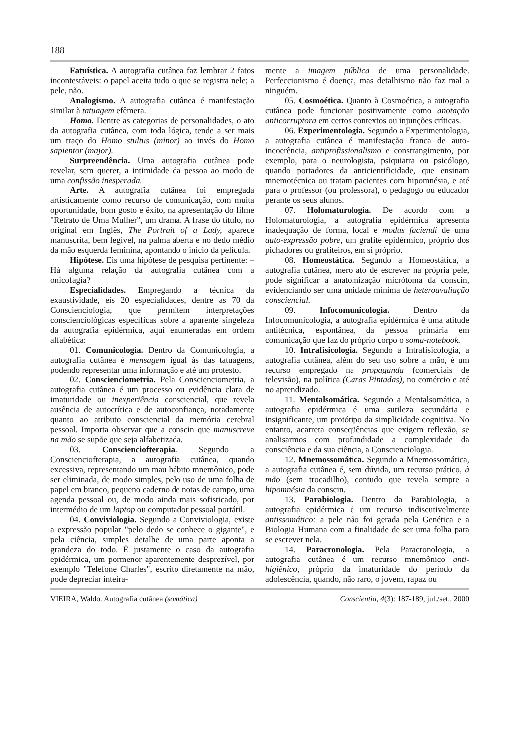188
Fatuística. A autografia cutânea faz lembrar 2 fatos incontestáveis: o papel aceita tudo o que se registra nele; a pele, não.
Analogismo. A autografia cutânea é manifestação similar à tatuagem efêmera.
Homo. Dentre as categorias de personalidades, o ato da autografia cutânea, com toda lógica, tende a ser mais um traço do Homo stultus (minor) ao invés do Homo sapientor (major).
Surpreendência. Uma autografia cutânea pode revelar, sem querer, a intimidade da pessoa ao modo de uma confissão inesperada.
Arte. A autografia cutânea foi empregada artisticamente como recurso de comunicação, com muita oportunidade, bom gosto e êxito, na apresentação do filme "Retrato de Uma Mulher", um drama. A frase do título, no original em Inglês, The Portrait of a Lady, aparece manuscrita, bem legível, na palma aberta e no dedo médio da mão esquerda feminina, apontando o início da película.
Hipótese. Eis uma hipótese de pesquisa pertinente: – Há alguma relação da autografia cutânea com a onicofagia?
Especialidades. Empregando a técnica da exaustividade, eis 20 especialidades, dentre as 70 da Conscienciologia, que permitem interpretações conscienciológicas específicas sobre a aparente singeleza da autografia epidérmica, aqui enumeradas em ordem alfabética:
01. Comunicologia. Dentro da Comunicologia, a autografia cutânea é mensagem igual às das tatuagens, podendo representar uma informação e até um protesto.
02. Conscienciometria. Pela Conscienciometria, a autografia cutânea é um processo ou evidência clara de imaturidade ou inexperiência consciencial, que revela ausência de autocrítica e de autoconfiança, notadamente quanto ao atributo consciencial da memória cerebral pessoal. Importa observar que a conscin que manuscreve na mão se supõe que seja alfabetizada.
03. Conscienciofterapia. Segundo a Conscienciofterapia, a autografia cutânea, quando excessiva, representando um mau hábito mnemônico, pode ser eliminada, de modo simples, pelo uso de uma folha de papel em branco, pequeno caderno de notas de campo, uma agenda pessoal ou, de modo ainda mais sofisticado, por intermédio de um laptop ou computador pessoal portátil.
04. Conviviologia. Segundo a Conviviologia, existe a expressão popular "pelo dedo se conhece o gigante", e pela ciência, simples detalhe de uma parte aponta a grandeza do todo. É justamente o caso da autografia epidérmica, um pormenor aparentemente desprezível, por exemplo "Telefone Charles", escrito diretamente na mão, pode depreciar inteira-
mente a imagem pública de uma personalidade. Perfeccionismo é doença, mas detalhismo não faz mal a ninguém.
05. Cosmoética. Quanto à Cosmoética, a autografia cutânea pode funcionar positivamente como anotação anticorruptora em certos contextos ou injunções críticas.
06. Experimentologia. Segundo a Experimentologia, a autografia cutânea é manifestação franca de auto-incoerência, antiprofissionalismo e constrangimento, por exemplo, para o neurologista, psiquiatra ou psicólogo, quando portadores da anticientificidade, que ensinam mnemotécnica ou tratam pacientes com hipomnésia, e até para o professor (ou professora), o pedagogo ou educador perante os seus alunos.
07. Holomaturologia. De acordo com a Holomaturologia, a autografia epidérmica apresenta inadequação de forma, local e modus faciendi de uma auto-expressão pobre, um grafite epidérmico, próprio dos pichadores ou grafiteiros, em si próprio.
08. Homeostática. Segundo a Homeostática, a autografia cutânea, mero ato de escrever na própria pele, pode significar a anatomização micrótoma da conscin, evidenciando ser uma unidade mínima de heteroavaliação consciencial.
09. Infocomunicologia. Dentro da Infocomunicologia, a autografia epidérmica é uma atitude antitécnica, espontânea, da pessoa primária em comunicação que faz do próprio corpo o soma-notebook.
10. Intrafisicologia. Segundo a Intrafisicologia, a autografia cutânea, além do seu uso sobre a mão, é um recurso empregado na propaganda (comerciais de televisão), na política (Caras Pintadas), no comércio e até no aprendizado.
11. Mentalsomática. Segundo a Mentalsomática, a autografia epidérmica é uma sutileza secundária e insignificante, um protótipo da simplicidade cognitiva. No entanto, acarreta conseqüências que exigem reflexão, se analisarmos com profundidade a complexidade da consciência e da sua ciência, a Conscienciologia.
12. Mnemossomática. Segundo a Mnemossomática, a autografia cutânea é, sem dúvida, um recurso prático, à mão (sem trocadilho), contudo que revela sempre a hipomnésia da conscin.
13. Parabiologia. Dentro da Parabiologia, a autografia epidérmica é um recurso indiscutivelmente antissomático: a pele não foi gerada pela Genética e a Biologia Humana com a finalidade de ser uma folha para se escrever nela.
14. Paracronologia. Pela Paracronologia, a autografia cutânea é um recurso mnemônico anti-higiênico, próprio da imaturidade do período da adolescência, quando, não raro, o jovem, rapaz ou
VIEIRA, Waldo. Autografia cutânea (somática) Conscientia, 4(3): 187-189, jul./set., 2000